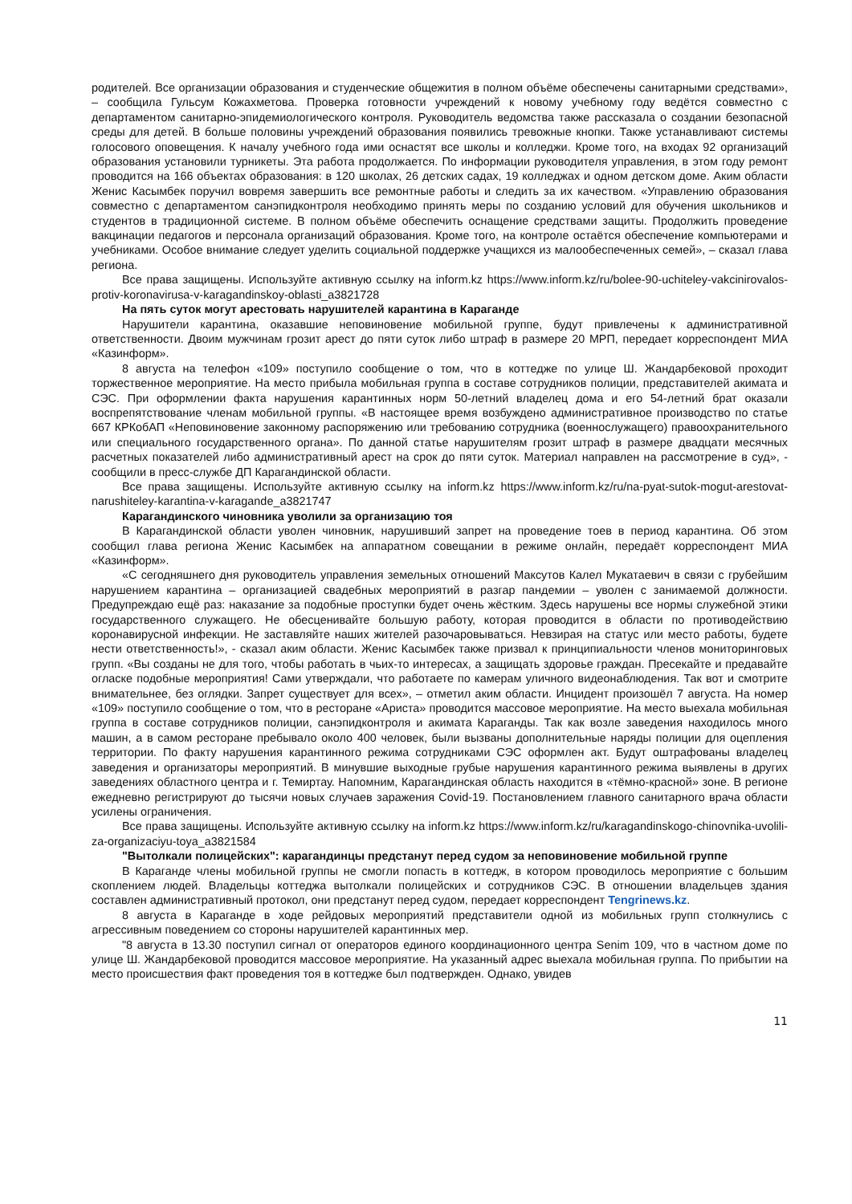родителей. Все организации образования и студенческие общежития в полном объёме обеспечены санитарными средствами», – сообщила Гульсум Кожахметова. Проверка готовности учреждений к новому учебному году ведётся совместно с департаментом санитарно-эпидемиологического контроля. Руководитель ведомства также рассказала о создании безопасной среды для детей. В больше половины учреждений образования появились тревожные кнопки. Также устанавливают системы голосового оповещения. К началу учебного года ими оснастят все школы и колледжи. Кроме того, на входах 92 организаций образования установили турникеты. Эта работа продолжается. По информации руководителя управления, в этом году ремонт проводится на 166 объектах образования: в 120 школах, 26 детских садах, 19 колледжах и одном детском доме. Аким области Женис Касымбек поручил вовремя завершить все ремонтные работы и следить за их качеством. «Управлению образования совместно с департаментом санэпидконтроля необходимо принять меры по созданию условий для обучения школьников и студентов в традиционной системе. В полном объёме обеспечить оснащение средствами защиты. Продолжить проведение вакцинации педагогов и персонала организаций образования. Кроме того, на контроле остаётся обеспечение компьютерами и учебниками. Особое внимание следует уделить социальной поддержке учащихся из малообеспеченных семей», – сказал глава региона.
Все права защищены. Используйте активную ссылку на inform.kz https://www.inform.kz/ru/bolee-90-uchiteley-vakcinirovalos-protiv-koronavirusa-v-karagandinskoy-oblasti_a3821728
На пять суток могут арестовать нарушителей карантина в Караганде
Нарушители карантина, оказавшие неповиновение мобильной группе, будут привлечены к административной ответственности. Двоим мужчинам грозит арест до пяти суток либо штраф в размере 20 МРП, передает корреспондент МИА «Казинформ».
8 августа на телефон «109» поступило сообщение о том, что в коттедже по улице Ш. Жандарбековой проходит торжественное мероприятие. На место прибыла мобильная группа в составе сотрудников полиции, представителей акимата и СЭС. При оформлении факта нарушения карантинных норм 50-летний владелец дома и его 54-летний брат оказали воспрепятствование членам мобильной группы. «В настоящее время возбуждено административное производство по статье 667 КРКобАП «Неповиновение законному распоряжению или требованию сотрудника (военнослужащего) правоохранительного или специального государственного органа». По данной статье нарушителям грозит штраф в размере двадцати месячных расчетных показателей либо административный арест на срок до пяти суток. Материал направлен на рассмотрение в суд», - сообщили в пресс-службе ДП Карагандинской области.
Все права защищены. Используйте активную ссылку на inform.kz https://www.inform.kz/ru/na-pyat-sutok-mogut-arestovat-narushiteley-karantina-v-karagande_a3821747
Карагандинского чиновника уволили за организацию тоя
В Карагандинской области уволен чиновник, нарушивший запрет на проведение тоев в период карантина. Об этом сообщил глава региона Женис Касымбек на аппаратном совещании в режиме онлайн, передаёт корреспондент МИА «Казинформ».
«С сегодняшнего дня руководитель управления земельных отношений Максутов Калел Мукатаевич в связи с грубейшим нарушением карантина – организацией свадебных мероприятий в разгар пандемии – уволен с занимаемой должности. Предупреждаю ещё раз: наказание за подобные проступки будет очень жёстким. Здесь нарушены все нормы служебной этики государственного служащего. Не обесценивайте большую работу, которая проводится в области по противодействию коронавирусной инфекции. Не заставляйте наших жителей разочаровываться. Невзирая на статус или место работы, будете нести ответственность!», - сказал аким области. Женис Касымбек также призвал к принципиальности членов мониторинговых групп. «Вы созданы не для того, чтобы работать в чьих-то интересах, а защищать здоровье граждан. Пресекайте и предавайте огласке подобные мероприятия! Сами утверждали, что работаете по камерам уличного видеонаблюдения. Так вот и смотрите внимательнее, без оглядки. Запрет существует для всех», – отметил аким области. Инцидент произошёл 7 августа. На номер «109» поступило сообщение о том, что в ресторане «Ариста» проводится массовое мероприятие. На место выехала мобильная группа в составе сотрудников полиции, санэпидконтроля и акимата Караганды. Так как возле заведения находилось много машин, а в самом ресторане пребывало около 400 человек, были вызваны дополнительные наряды полиции для оцепления территории. По факту нарушения карантинного режима сотрудниками СЭС оформлен акт. Будут оштрафованы владелец заведения и организаторы мероприятий. В минувшие выходные грубые нарушения карантинного режима выявлены в других заведениях областного центра и г. Темиртау. Напомним, Карагандинская область находится в «тёмно-красной» зоне. В регионе ежедневно регистрируют до тысячи новых случаев заражения Covid-19. Постановлением главного санитарного врача области усилены ограничения.
Все права защищены. Используйте активную ссылку на inform.kz https://www.inform.kz/ru/karagandinskogo-chinovnika-uvolili-za-organizaciyu-toya_a3821584
"Вытолкали полицейских": карагандинцы предстанут перед судом за неповиновение мобильной группе
В Караганде члены мобильной группы не смогли попасть в коттедж, в котором проводилось мероприятие с большим скоплением людей. Владельцы коттеджа вытолкали полицейских и сотрудников СЭС. В отношении владельцев здания составлен административный протокол, они предстанут перед судом, передает корреспондент Tengrinews.kz.
8 августа в Караганде в ходе рейдовых мероприятий представители одной из мобильных групп столкнулись с агрессивным поведением со стороны нарушителей карантинных мер.
"8 августа в 13.30 поступил сигнал от операторов единого координационного центра Senim 109, что в частном доме по улице Ш. Жандарбековой проводится массовое мероприятие. На указанный адрес выехала мобильная группа. По прибытии на место происшествия факт проведения тоя в коттедже был подтвержден. Однако, увидев
11